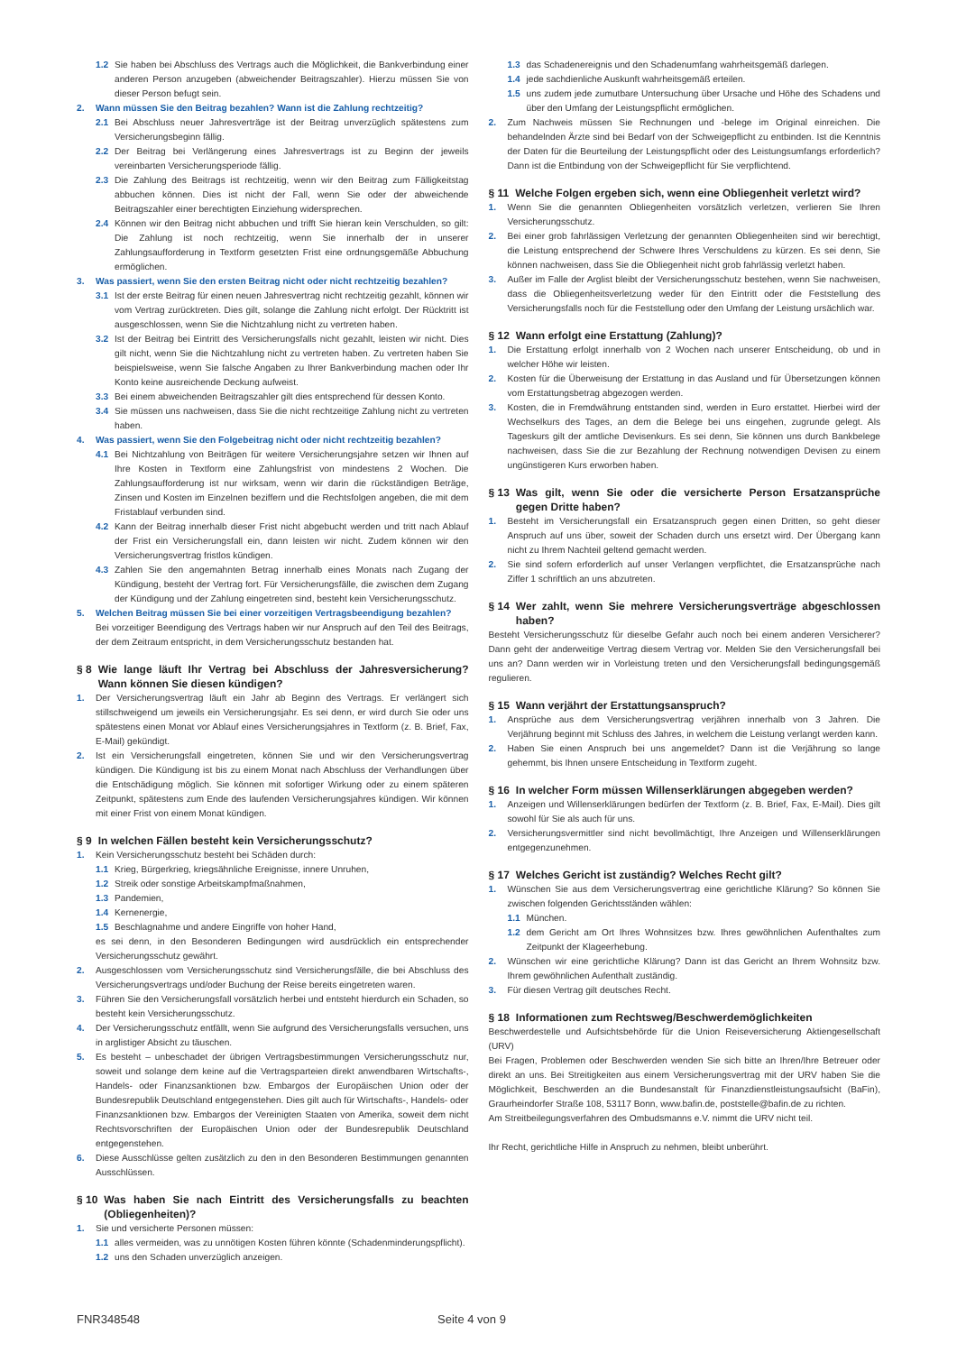1.2 Sie haben bei Abschluss des Vertrags auch die Möglichkeit, die Bankverbindung einer anderen Person anzugeben (abweichender Beitragszahler). Hierzu müssen Sie von dieser Person befugt sein.
2. Wann müssen Sie den Beitrag bezahlen? Wann ist die Zahlung rechtzeitig?
2.1 Bei Abschluss neuer Jahresverträge ist der Beitrag unverzüglich spätestens zum Versicherungsbeginn fällig.
2.2 Der Beitrag bei Verlängerung eines Jahresvertrags ist zu Beginn der jeweils vereinbarten Versicherungsperiode fällig.
2.3 Die Zahlung des Beitrags ist rechtzeitig, wenn wir den Beitrag zum Fälligkeitstag abbuchen können. Dies ist nicht der Fall, wenn Sie oder der abweichende Beitragszahler einer berechtigten Einziehung widersprechen.
2.4 Können wir den Beitrag nicht abbuchen und trifft Sie hieran kein Verschulden, so gilt: Die Zahlung ist noch rechtzeitig, wenn Sie innerhalb der in unserer Zahlungsaufforderung in Textform gesetzten Frist eine ordnungsgemäße Abbuchung ermöglichen.
3. Was passiert, wenn Sie den ersten Beitrag nicht oder nicht rechtzeitig bezahlen?
3.1 Ist der erste Beitrag für einen neuen Jahresvertrag nicht rechtzeitig gezahlt, können wir vom Vertrag zurücktreten. Dies gilt, solange die Zahlung nicht erfolgt. Der Rücktritt ist ausgeschlossen, wenn Sie die Nichtzahlung nicht zu vertreten haben.
3.2 Ist der Beitrag bei Eintritt des Versicherungsfalls nicht gezahlt, leisten wir nicht. Dies gilt nicht, wenn Sie die Nichtzahlung nicht zu vertreten haben. Zu vertreten haben Sie beispielsweise, wenn Sie falsche Angaben zu Ihrer Bankverbindung machen oder Ihr Konto keine ausreichende Deckung aufweist.
3.3 Bei einem abweichenden Beitragszahler gilt dies entsprechend für dessen Konto.
3.4 Sie müssen uns nachweisen, dass Sie die nicht rechtzeitige Zahlung nicht zu vertreten haben.
4. Was passiert, wenn Sie den Folgebeitrag nicht oder nicht rechtzeitig bezahlen?
4.1 Bei Nichtzahlung von Beiträgen für weitere Versicherungsjahre setzen wir Ihnen auf Ihre Kosten in Textform eine Zahlungsfrist von mindestens 2 Wochen. Die Zahlungsaufforderung ist nur wirksam, wenn wir darin die rückständigen Beträge, Zinsen und Kosten im Einzelnen beziffern und die Rechtsfolgen angeben, die mit dem Fristablauf verbunden sind.
4.2 Kann der Beitrag innerhalb dieser Frist nicht abgebucht werden und tritt nach Ablauf der Frist ein Versicherungsfall ein, dann leisten wir nicht. Zudem können wir den Versicherungsvertrag fristlos kündigen.
4.3 Zahlen Sie den angemahnten Betrag innerhalb eines Monats nach Zugang der Kündigung, besteht der Vertrag fort. Für Versicherungsfälle, die zwischen dem Zugang der Kündigung und der Zahlung eingetreten sind, besteht kein Versicherungsschutz.
5. Welchen Beitrag müssen Sie bei einer vorzeitigen Vertragsbeendigung bezahlen?
Bei vorzeitiger Beendigung des Vertrags haben wir nur Anspruch auf den Teil des Beitrags, der dem Zeitraum entspricht, in dem Versicherungsschutz bestanden hat.
§ 8 Wie lange läuft Ihr Vertrag bei Abschluss der Jahresversicherung? Wann können Sie diesen kündigen?
1. Der Versicherungsvertrag läuft ein Jahr ab Beginn des Vertrags. Er verlängert sich stillschweigend um jeweils ein Versicherungsjahr. Es sei denn, er wird durch Sie oder uns spätestens einen Monat vor Ablauf eines Versicherungsjahres in Textform (z. B. Brief, Fax, E-Mail) gekündigt.
2. Ist ein Versicherungsfall eingetreten, können Sie und wir den Versicherungsvertrag kündigen. Die Kündigung ist bis zu einem Monat nach Abschluss der Verhandlungen über die Entschädigung möglich. Sie können mit sofortiger Wirkung oder zu einem späteren Zeitpunkt, spätestens zum Ende des laufenden Versicherungsjahres kündigen. Wir können mit einer Frist von einem Monat kündigen.
§ 9 In welchen Fällen besteht kein Versicherungsschutz?
1. Kein Versicherungsschutz besteht bei Schäden durch:
1.1 Krieg, Bürgerkrieg, kriegsähnliche Ereignisse, innere Unruhen,
1.2 Streik oder sonstige Arbeitskampfmaßnahmen,
1.3 Pandemien,
1.4 Kernenergie,
1.5 Beschlagnahme und andere Eingriffe von hoher Hand,
es sei denn, in den Besonderen Bedingungen wird ausdrücklich ein entsprechender Versicherungsschutz gewährt.
2. Ausgeschlossen vom Versicherungsschutz sind Versicherungsfälle, die bei Abschluss des Versicherungsvertrags und/oder Buchung der Reise bereits eingetreten waren.
3. Führen Sie den Versicherungsfall vorsätzlich herbei und entsteht hierdurch ein Schaden, so besteht kein Versicherungsschutz.
4. Der Versicherungsschutz entfällt, wenn Sie aufgrund des Versicherungsfalls versuchen, uns in arglistiger Absicht zu täuschen.
5. Es besteht – unbeschadet der übrigen Vertragsbestimmungen Versicherungsschutz nur, soweit und solange dem keine auf die Vertragsparteien direkt anwendbaren Wirtschafts-, Handels- oder Finanzsanktionen bzw. Embargos der Europäischen Union oder der Bundesrepublik Deutschland entgegenstehen. Dies gilt auch für Wirtschafts-, Handels- oder Finanzsanktionen bzw. Embargos der Vereinigten Staaten von Amerika, soweit dem nicht Rechtsvorschriften der Europäischen Union oder der Bundesrepublik Deutschland entgegenstehen.
6. Diese Ausschlüsse gelten zusätzlich zu den in den Besonderen Bestimmungen genannten Ausschlüssen.
§ 10 Was haben Sie nach Eintritt des Versicherungsfalls zu beachten (Obliegenheiten)?
1. Sie und versicherte Personen müssen:
1.1 alles vermeiden, was zu unnötigen Kosten führen könnte (Schadenminderungspflicht).
1.2 uns den Schaden unverzüglich anzeigen.
1.3 das Schadenereignis und den Schadenumfang wahrheitsgemäß darlegen.
1.4 jede sachdienliche Auskunft wahrheitsgemäß erteilen.
1.5 uns zudem jede zumutbare Untersuchung über Ursache und Höhe des Schadens und über den Umfang der Leistungspflicht ermöglichen.
2. Zum Nachweis müssen Sie Rechnungen und -belege im Original einreichen. Die behandelnden Ärzte sind bei Bedarf von der Schweigepflicht zu entbinden. Ist die Kenntnis der Daten für die Beurteilung der Leistungspflicht oder des Leistungsumfangs erforderlich? Dann ist die Entbindung von der Schweigepflicht für Sie verpflichtend.
§ 11 Welche Folgen ergeben sich, wenn eine Obliegenheit verletzt wird?
1. Wenn Sie die genannten Obliegenheiten vorsätzlich verletzen, verlieren Sie Ihren Versicherungsschutz.
2. Bei einer grob fahrlässigen Verletzung der genannten Obliegenheiten sind wir berechtigt, die Leistung entsprechend der Schwere Ihres Verschuldens zu kürzen. Es sei denn, Sie können nachweisen, dass Sie die Obliegenheit nicht grob fahrlässig verletzt haben.
3. Außer im Falle der Arglist bleibt der Versicherungsschutz bestehen, wenn Sie nachweisen, dass die Obliegenheitsverletzung weder für den Eintritt oder die Feststellung des Versicherungsfalls noch für die Feststellung oder den Umfang der Leistung ursächlich war.
§ 12 Wann erfolgt eine Erstattung (Zahlung)?
1. Die Erstattung erfolgt innerhalb von 2 Wochen nach unserer Entscheidung, ob und in welcher Höhe wir leisten.
2. Kosten für die Überweisung der Erstattung in das Ausland und für Übersetzungen können vom Erstattungsbetrag abgezogen werden.
3. Kosten, die in Fremdwährung entstanden sind, werden in Euro erstattet. Hierbei wird der Wechselkurs des Tages, an dem die Belege bei uns eingehen, zugrunde gelegt. Als Tageskurs gilt der amtliche Devisenkurs. Es sei denn, Sie können uns durch Bankbelege nachweisen, dass Sie die zur Bezahlung der Rechnung notwendigen Devisen zu einem ungünstigeren Kurs erworben haben.
§ 13 Was gilt, wenn Sie oder die versicherte Person Ersatzansprüche gegen Dritte haben?
1. Besteht im Versicherungsfall ein Ersatzanspruch gegen einen Dritten, so geht dieser Anspruch auf uns über, soweit der Schaden durch uns ersetzt wird. Der Übergang kann nicht zu Ihrem Nachteil geltend gemacht werden.
2. Sie sind sofern erforderlich auf unser Verlangen verpflichtet, die Ersatzansprüche nach Ziffer 1 schriftlich an uns abzutreten.
§ 14 Wer zahlt, wenn Sie mehrere Versicherungsverträge abgeschlossen haben?
Besteht Versicherungsschutz für dieselbe Gefahr auch noch bei einem anderen Versicherer? Dann geht der anderweitige Vertrag diesem Vertrag vor. Melden Sie den Versicherungsfall bei uns an? Dann werden wir in Vorleistung treten und den Versicherungsfall bedingungsgemäß regulieren.
§ 15 Wann verjährt der Erstattungsanspruch?
1. Ansprüche aus dem Versicherungsvertrag verjähren innerhalb von 3 Jahren. Die Verjährung beginnt mit Schluss des Jahres, in welchem die Leistung verlangt werden kann.
2. Haben Sie einen Anspruch bei uns angemeldet? Dann ist die Verjährung so lange gehemmt, bis Ihnen unsere Entscheidung in Textform zugeht.
§ 16 In welcher Form müssen Willenserklärungen abgegeben werden?
1. Anzeigen und Willenserklärungen bedürfen der Textform (z. B. Brief, Fax, E-Mail). Dies gilt sowohl für Sie als auch für uns.
2. Versicherungsvermittler sind nicht bevollmächtigt, Ihre Anzeigen und Willenserklärungen entgegenzunehmen.
§ 17 Welches Gericht ist zuständig? Welches Recht gilt?
1. Wünschen Sie aus dem Versicherungsvertrag eine gerichtliche Klärung? So können Sie zwischen folgenden Gerichtsständen wählen:
1.1 München.
1.2 dem Gericht am Ort Ihres Wohnsitzes bzw. Ihres gewöhnlichen Aufenthaltes zum Zeitpunkt der Klageerhebung.
2. Wünschen wir eine gerichtliche Klärung? Dann ist das Gericht an Ihrem Wohnsitz bzw. Ihrem gewöhnlichen Aufenthalt zuständig.
3. Für diesen Vertrag gilt deutsches Recht.
§ 18 Informationen zum Rechtsweg/Beschwerdemöglichkeiten
Beschwerdestelle und Aufsichtsbehörde für die Union Reiseversicherung Aktiengesellschaft (URV)
Bei Fragen, Problemen oder Beschwerden wenden Sie sich bitte an Ihren/Ihre Betreuer oder direkt an uns. Bei Streitigkeiten aus einem Versicherungsvertrag mit der URV haben Sie die Möglichkeit, Beschwerden an die Bundesanstalt für Finanzdienstleistungsaufsicht (BaFin), Graurheindorfer Straße 108, 53117 Bonn, www.bafin.de, poststelle@bafin.de zu richten.
Am Streitbeilegungsverfahren des Ombudsmanns e.V. nimmt die URV nicht teil.
Ihr Recht, gerichtliche Hilfe in Anspruch zu nehmen, bleibt unberührt.
FNR348548 Seite 4 von 9